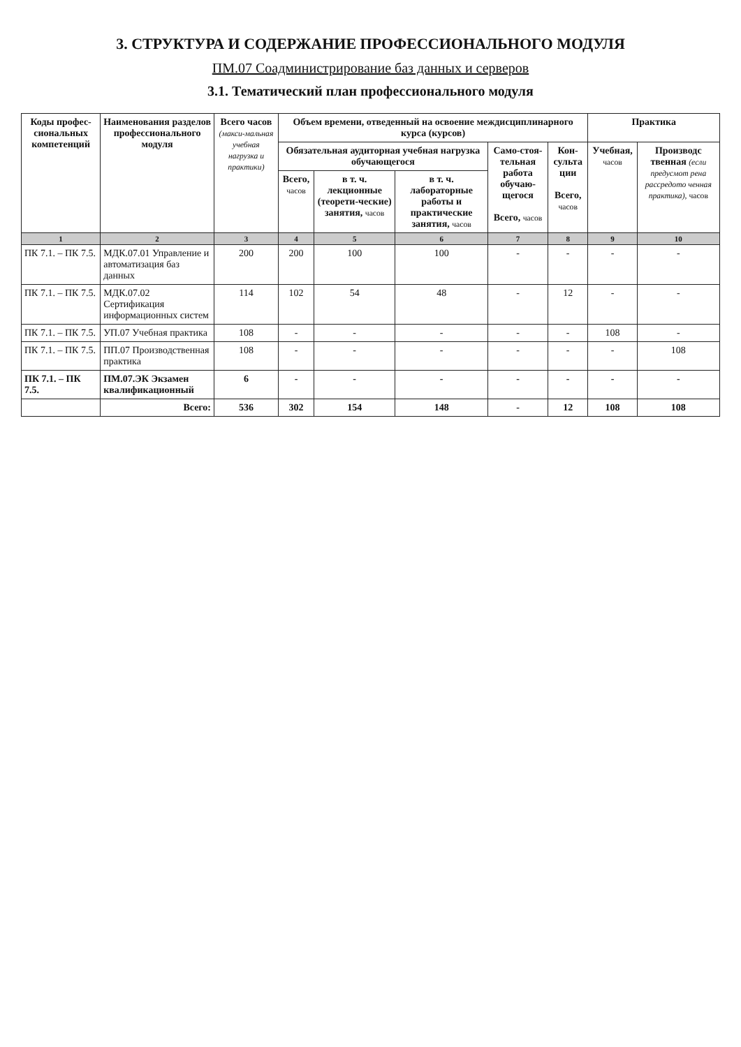3. СТРУКТУРА И СОДЕРЖАНИЕ ПРОФЕССИОНАЛЬНОГО МОДУЛЯ
ПМ.07 Соадминистрирование баз данных и серверов
3.1. Тематический план профессионального модуля
| Коды профес-сиональных компетенций | Наименования разделов профессионального модуля | Всего часов (макси-мальная учебная нагрузка и практики) | Объем времени, отведенный на освоение междисциплинарного курса (курсов) | | | | | Практика | |
| --- | --- | --- | --- | --- | --- | --- | --- | --- | --- |
| | | | Обязательная аудиторная учебная нагрузка обучающегося | | | Само-стоя-тельная работа обучаю-щегося Всего, часов | Кон-сульта ции Всего, часов | Учебная, часов | Производс твенная (если предусмот рена рассредото ченная практика) , часов |
| | | | Всего, часов | в т. ч. лекционные (теорети-ческие) занятия, часов | в т. ч. лабораторные работы и практические занятия, часов | | | | |
| 1 | 2 | 3 | 4 | 5 | 6 | 7 | 8 | 9 | 10 |
| ПК 7.1. – ПК 7.5. | МДК.07.01 Управление и автоматизация баз данных | 200 | 200 | 100 | 100 | - | - | - | - |
| ПК 7.1. – ПК 7.5. | МДК.07.02 Сертификация информационных систем | 114 | 102 | 54 | 48 | - | 12 | - | - |
| ПК 7.1. – ПК 7.5. | УП.07 Учебная практика | 108 | - | - | - | - | - | 108 | - |
| ПК 7.1. – ПК 7.5. | ПП.07 Производственная практика | 108 | - | - | - | - | - | - | 108 |
| ПК 7.1. – ПК 7.5. | ПМ.07.ЭК Экзамен квалификационный | 6 | - | - | - | - | - | - | - |
| | Всего: | 536 | 302 | 154 | 148 | - | 12 | 108 | 108 |